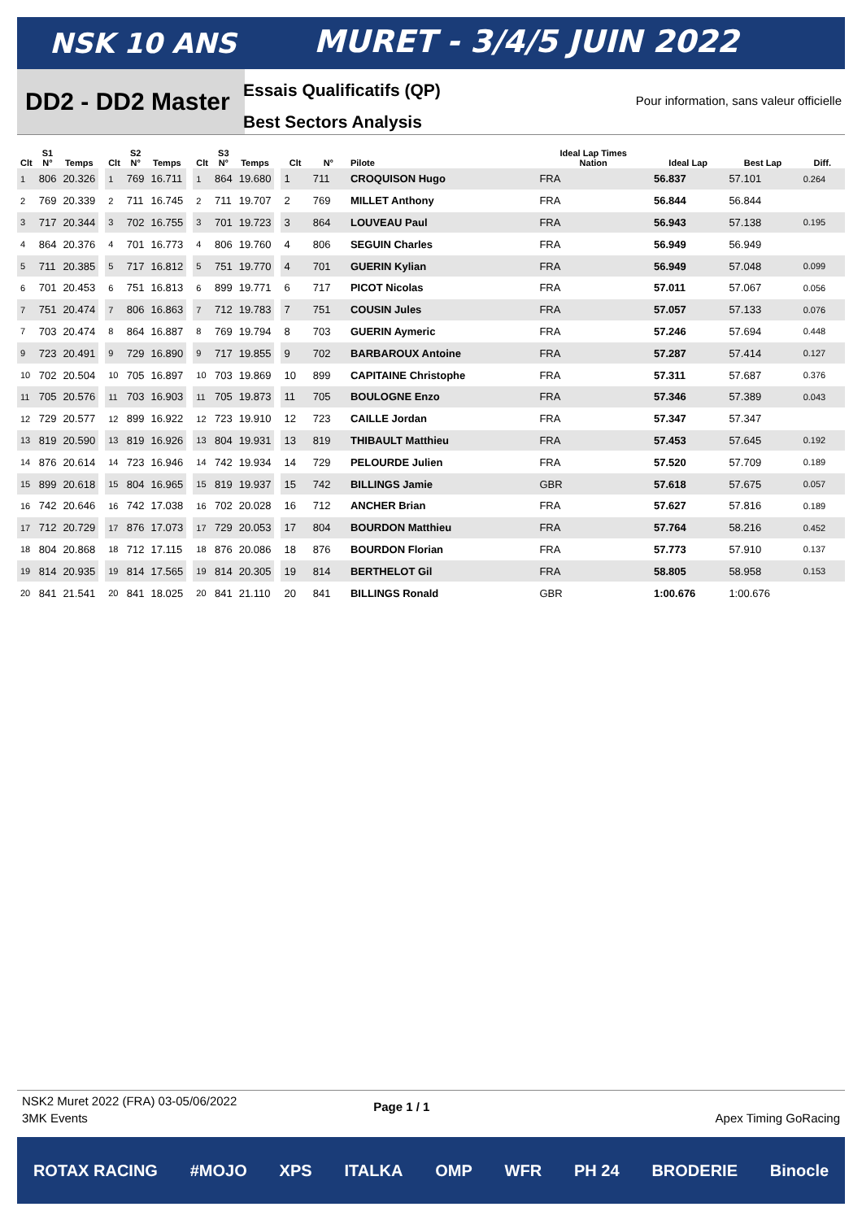NSK 10 ANS MURET - 3/4/5 JUIN 2022
DD2 - DD2 Master
Essais Qualificatifs (QP)
Best Sectors Analysis
Pour information, sans valeur officielle
| Clt | S1 N° | Temps |
| --- | --- | --- |
| 1 | 806 | 20.326 |
| 2 | 769 | 20.339 |
| 3 | 717 | 20.344 |
| 4 | 864 | 20.376 |
| 5 | 711 | 20.385 |
| 6 | 701 | 20.453 |
| 7 | 751 | 20.474 |
| 7 | 703 | 20.474 |
| 9 | 723 | 20.491 |
| 10 | 702 | 20.504 |
| 11 | 705 | 20.576 |
| 12 | 729 | 20.577 |
| 13 | 819 | 20.590 |
| 14 | 876 | 20.614 |
| 15 | 899 | 20.618 |
| 16 | 742 | 20.646 |
| 17 | 712 | 20.729 |
| 18 | 804 | 20.868 |
| 19 | 814 | 20.935 |
| 20 | 841 | 21.541 |
| Clt | S2 N° | Temps |
| --- | --- | --- |
| 1 | 769 | 16.711 |
| 2 | 711 | 16.745 |
| 3 | 702 | 16.755 |
| 4 | 701 | 16.773 |
| 5 | 717 | 16.812 |
| 6 | 751 | 16.813 |
| 7 | 806 | 16.863 |
| 8 | 864 | 16.887 |
| 9 | 729 | 16.890 |
| 10 | 705 | 16.897 |
| 11 | 703 | 16.903 |
| 12 | 899 | 16.922 |
| 13 | 819 | 16.926 |
| 14 | 723 | 16.946 |
| 15 | 804 | 16.965 |
| 16 | 742 | 17.038 |
| 17 | 876 | 17.073 |
| 18 | 712 | 17.115 |
| 19 | 814 | 17.565 |
| 20 | 841 | 18.025 |
| Clt | S3 N° | Temps |
| --- | --- | --- |
| 1 | 864 | 19.680 |
| 2 | 711 | 19.707 |
| 3 | 701 | 19.723 |
| 4 | 806 | 19.760 |
| 5 | 751 | 19.770 |
| 6 | 899 | 19.771 |
| 7 | 712 | 19.783 |
| 8 | 769 | 19.794 |
| 9 | 717 | 19.855 |
| 10 | 703 | 19.869 |
| 11 | 705 | 19.873 |
| 12 | 723 | 19.910 |
| 13 | 804 | 19.931 |
| 14 | 742 | 19.934 |
| 15 | 819 | 19.937 |
| 16 | 702 | 20.028 |
| 17 | 729 | 20.053 |
| 18 | 876 | 20.086 |
| 19 | 814 | 20.305 |
| 20 | 841 | 21.110 |
| Clt | N° | Pilote | Ideal Lap Times Nation | Ideal Lap | Best Lap | Diff. |
| --- | --- | --- | --- | --- | --- | --- |
| 1 | 711 | CROQUISON Hugo | FRA | 56.837 | 57.101 | 0.264 |
| 2 | 769 | MILLET Anthony | FRA | 56.844 | 56.844 | |
| 3 | 864 | LOUVEAU Paul | FRA | 56.943 | 57.138 | 0.195 |
| 4 | 806 | SEGUIN Charles | FRA | 56.949 | 56.949 | |
| 4 | 701 | GUERIN Kylian | FRA | 56.949 | 57.048 | 0.099 |
| 6 | 717 | PICOT Nicolas | FRA | 57.011 | 57.067 | 0.056 |
| 7 | 751 | COUSIN Jules | FRA | 57.057 | 57.133 | 0.076 |
| 8 | 703 | GUERIN Aymeric | FRA | 57.246 | 57.694 | 0.448 |
| 9 | 702 | BARBAROUX Antoine | FRA | 57.287 | 57.414 | 0.127 |
| 10 | 899 | CAPITAINE Christophe | FRA | 57.311 | 57.687 | 0.376 |
| 11 | 705 | BOULOGNE Enzo | FRA | 57.346 | 57.389 | 0.043 |
| 12 | 723 | CAILLE Jordan | FRA | 57.347 | 57.347 | |
| 13 | 819 | THIBAULT Matthieu | FRA | 57.453 | 57.645 | 0.192 |
| 14 | 729 | PELOURDE Julien | FRA | 57.520 | 57.709 | 0.189 |
| 15 | 742 | BILLINGS Jamie | GBR | 57.618 | 57.675 | 0.057 |
| 16 | 712 | ANCHER Brian | FRA | 57.627 | 57.816 | 0.189 |
| 17 | 804 | BOURDON Matthieu | FRA | 57.764 | 58.216 | 0.452 |
| 18 | 876 | BOURDON Florian | FRA | 57.773 | 57.910 | 0.137 |
| 19 | 814 | BERTHELOT Gil | FRA | 58.805 | 58.958 | 0.153 |
| 20 | 841 | BILLINGS Ronald | GBR | 1:00.676 | 1:00.676 | |
NSK2 Muret 2022 (FRA) 03-05/06/2022
3MK Events Page 1 / 1 Apex Timing GoRacing
ROTAX RACING #MOJO XPS ITALKA OMP WFR PH 24 BRODERIE Binocle